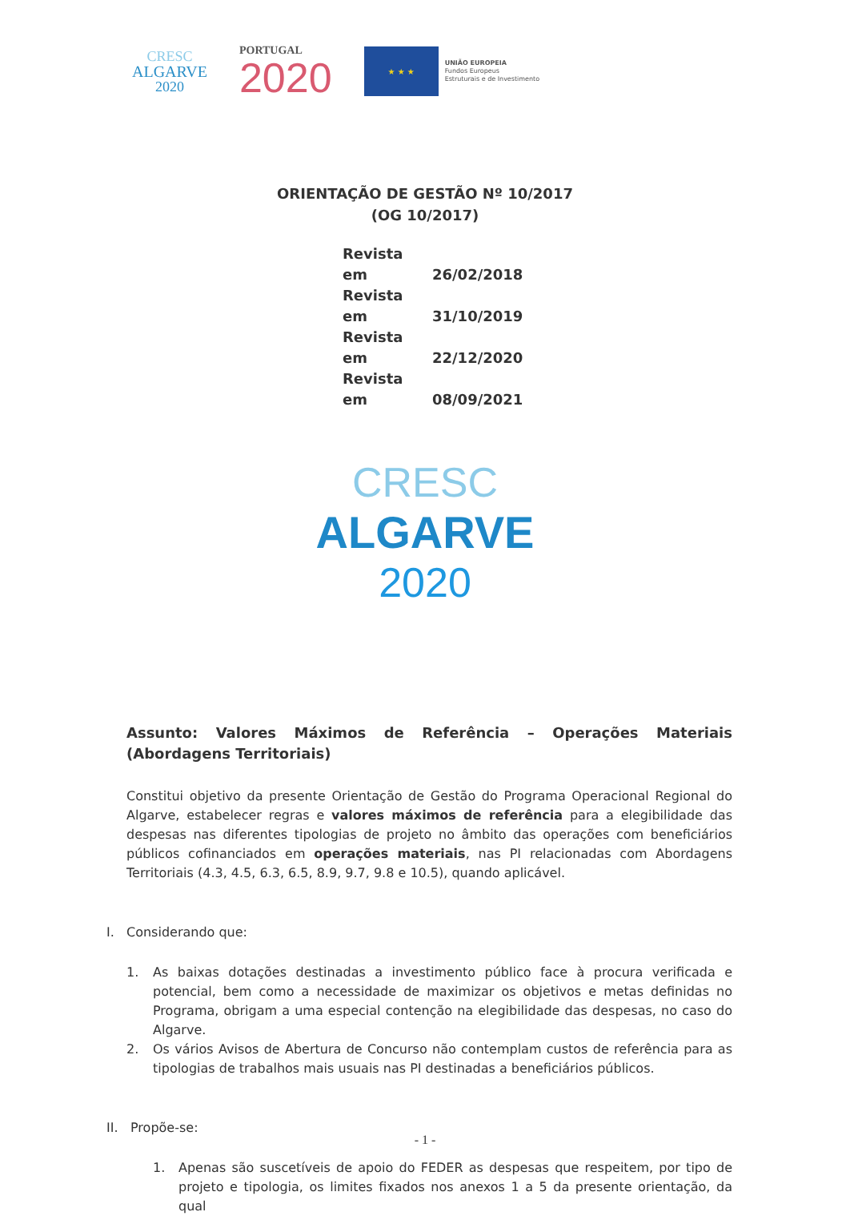CRESC
ALGARVE
2020
PORTUGAL
2020
★ ★ ★
UNIÃO EUROPEIA
Fundos Europeus
Estruturais e de Investimento
ORIENTAÇÃO DE GESTÃO Nº 10/2017
(OG 10/2017)
Revista em 26/02/2018
Revista em 31/10/2019
Revista em 22/12/2020
Revista em 08/09/2021
CRESC
ALGARVE
2020
Assunto: Valores Máximos de Referência – Operações Materiais (Abordagens Territoriais)
Constitui objetivo da presente Orientação de Gestão do Programa Operacional Regional do Algarve, estabelecer regras e valores máximos de referência para a elegibilidade das despesas nas diferentes tipologias de projeto no âmbito das operações com beneficiários públicos cofinanciados em operações materiais, nas PI relacionadas com Abordagens Territoriais (4.3, 4.5, 6.3, 6.5, 8.9, 9.7, 9.8 e 10.5), quando aplicável.
I. Considerando que:
1. As baixas dotações destinadas a investimento público face à procura verificada e potencial, bem como a necessidade de maximizar os objetivos e metas definidas no Programa, obrigam a uma especial contenção na elegibilidade das despesas, no caso do Algarve.
2. Os vários Avisos de Abertura de Concurso não contemplam custos de referência para as tipologias de trabalhos mais usuais nas PI destinadas a beneficiários públicos.
II. Propõe-se:
1. Apenas são suscetíveis de apoio do FEDER as despesas que respeitem, por tipo de projeto e tipologia, os limites fixados nos anexos 1 a 5 da presente orientação, da qual
- 1 -